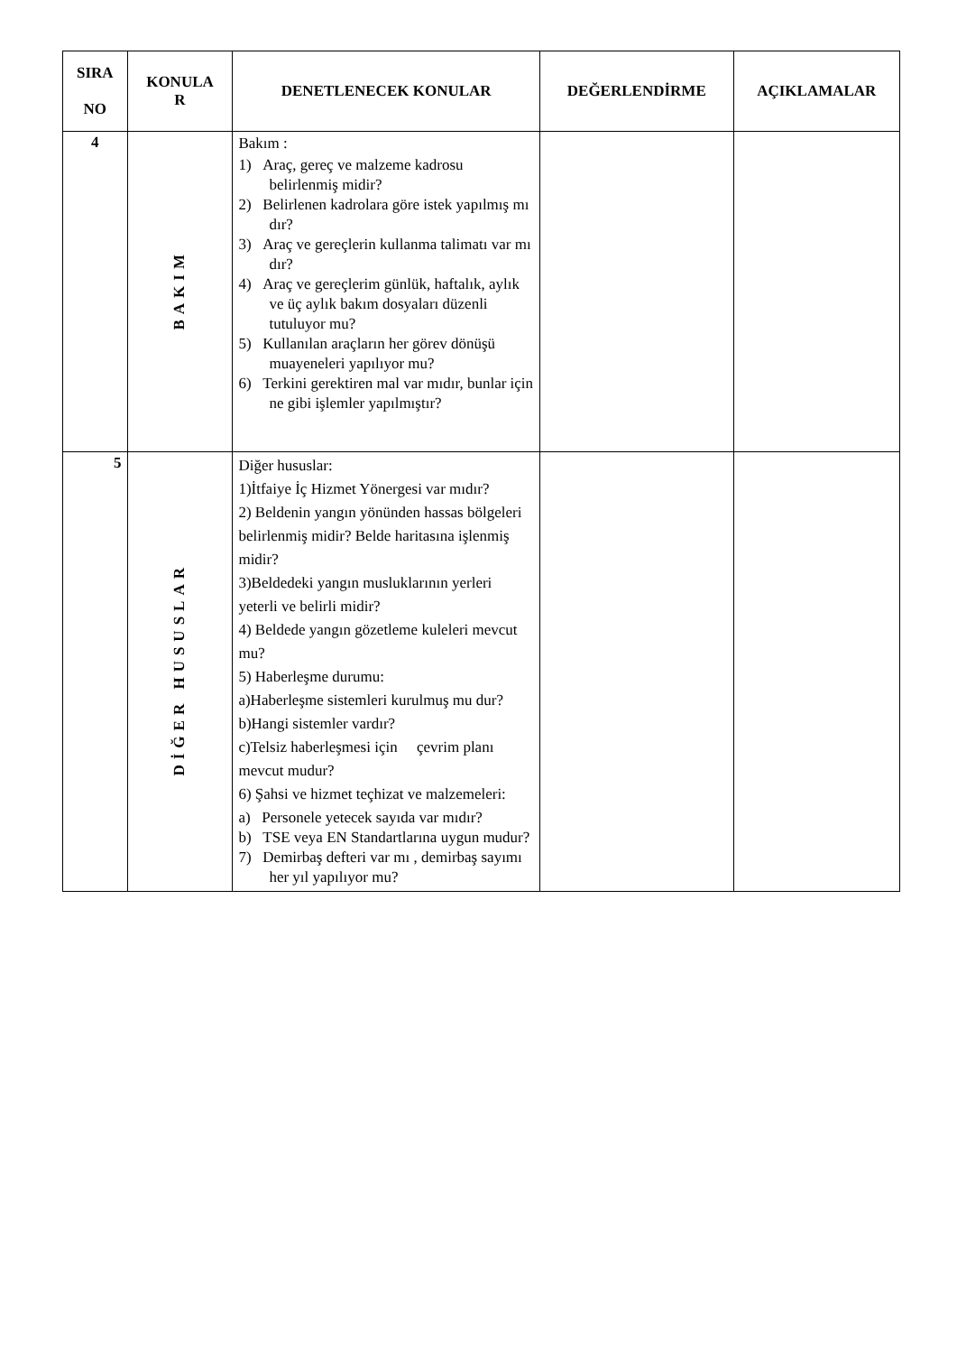| SIRA NO | KONULA R | DENETLENECEK KONULAR | DEĞERLENDİRME | AÇIKLAMALAR |
| --- | --- | --- | --- | --- |
| 4 | BAKIM | Bakım : 1) Araç, gereç ve malzeme kadrosu belirlenmiş midir? 2) Belirlenen kadrolara göre istek yapılmış mı dır? 3) Araç ve gereçlerin kullanma talimatı var mı dır? 4) Araç ve gereçlerim günlük, haftalık, aylık ve üç aylık bakım dosyaları düzenli tutuluyor mu? 5) Kullanılan araçların her görev dönüşü muayeneleri yapılıyor mu? 6) Terkini gerektiren mal var mıdır, bunlar için ne gibi işlemler yapılmıştır? | | |
| 5 | DİĞER HUSUSLAR | Diğer hususlar: 1)İtfaiye İç Hizmet Yönergesi var mıdır? 2) Beldenin yangın yönünden hassas bölgeleri belirlenmiş midir? Belde haritasına işlenmiş midir? 3)Beldedeki yangın musluklarının yerleri yeterli ve belirli midir? 4) Beldede yangın gözetleme kuleleri mevcut mu? 5) Haberleşme durumu: a)Haberleşme sistemleri kurulmuş mu dur? b)Hangi sistemler vardır? c)Telsiz haberleşmesi için çevrim planı mevcut mudur? 6) Şahsi ve hizmet teçhizat ve malzemeleri: a) Personele yetecek sayıda var mıdır? b) TSE veya EN Standartlarına uygun mudur? 7) Demirbaş defteri var mı , demirbaş sayımı her yıl yapılıyor mu? | | |